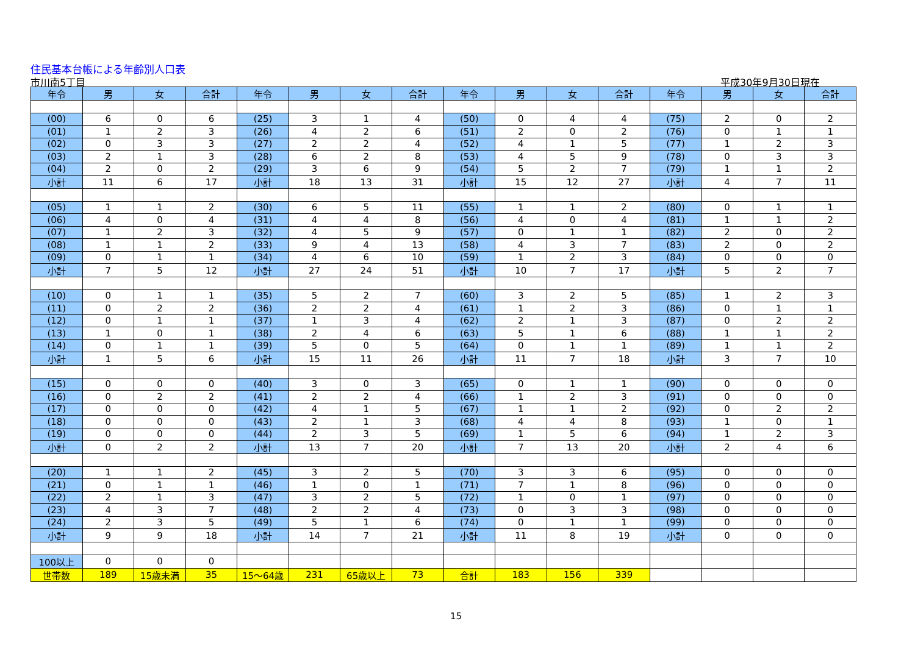住民基本台帳による年齢別人口表
市川南5丁目 平成30年9月30日現在
| 年令 | 男 | 女 | 合計 | 年令 | 男 | 女 | 合計 | 年令 | 男 | 女 | 合計 | 年令 | 男 | 女 | 合計 |
| --- | --- | --- | --- | --- | --- | --- | --- | --- | --- | --- | --- | --- | --- | --- | --- |
| (00) | 6 | 0 | 6 | (25) | 3 | 1 | 4 | (50) | 0 | 4 | 4 | (75) | 2 | 0 | 2 |
| (01) | 1 | 2 | 3 | (26) | 4 | 2 | 6 | (51) | 2 | 0 | 2 | (76) | 0 | 1 | 1 |
| (02) | 0 | 3 | 3 | (27) | 2 | 2 | 4 | (52) | 4 | 1 | 5 | (77) | 1 | 2 | 3 |
| (03) | 2 | 1 | 3 | (28) | 6 | 2 | 8 | (53) | 4 | 5 | 9 | (78) | 0 | 3 | 3 |
| (04) | 2 | 0 | 2 | (29) | 3 | 6 | 9 | (54) | 5 | 2 | 7 | (79) | 1 | 1 | 2 |
| 小計 | 11 | 6 | 17 | 小計 | 18 | 13 | 31 | 小計 | 15 | 12 | 27 | 小計 | 4 | 7 | 11 |
| (05) | 1 | 1 | 2 | (30) | 6 | 5 | 11 | (55) | 1 | 1 | 2 | (80) | 0 | 1 | 1 |
| (06) | 4 | 0 | 4 | (31) | 4 | 4 | 8 | (56) | 4 | 0 | 4 | (81) | 1 | 1 | 2 |
| (07) | 1 | 2 | 3 | (32) | 4 | 5 | 9 | (57) | 0 | 1 | 1 | (82) | 2 | 0 | 2 |
| (08) | 1 | 1 | 2 | (33) | 9 | 4 | 13 | (58) | 4 | 3 | 7 | (83) | 2 | 0 | 2 |
| (09) | 0 | 1 | 1 | (34) | 4 | 6 | 10 | (59) | 1 | 2 | 3 | (84) | 0 | 0 | 0 |
| 小計 | 7 | 5 | 12 | 小計 | 27 | 24 | 51 | 小計 | 10 | 7 | 17 | 小計 | 5 | 2 | 7 |
| (10) | 0 | 1 | 1 | (35) | 5 | 2 | 7 | (60) | 3 | 2 | 5 | (85) | 1 | 2 | 3 |
| (11) | 0 | 2 | 2 | (36) | 2 | 2 | 4 | (61) | 1 | 2 | 3 | (86) | 0 | 1 | 1 |
| (12) | 0 | 1 | 1 | (37) | 1 | 3 | 4 | (62) | 2 | 1 | 3 | (87) | 0 | 2 | 2 |
| (13) | 1 | 0 | 1 | (38) | 2 | 4 | 6 | (63) | 5 | 1 | 6 | (88) | 1 | 1 | 2 |
| (14) | 0 | 1 | 1 | (39) | 5 | 0 | 5 | (64) | 0 | 1 | 1 | (89) | 1 | 1 | 2 |
| 小計 | 1 | 5 | 6 | 小計 | 15 | 11 | 26 | 小計 | 11 | 7 | 18 | 小計 | 3 | 7 | 10 |
| (15) | 0 | 0 | 0 | (40) | 3 | 0 | 3 | (65) | 0 | 1 | 1 | (90) | 0 | 0 | 0 |
| (16) | 0 | 2 | 2 | (41) | 2 | 2 | 4 | (66) | 1 | 2 | 3 | (91) | 0 | 0 | 0 |
| (17) | 0 | 0 | 0 | (42) | 4 | 1 | 5 | (67) | 1 | 1 | 2 | (92) | 0 | 2 | 2 |
| (18) | 0 | 0 | 0 | (43) | 2 | 1 | 3 | (68) | 4 | 4 | 8 | (93) | 1 | 0 | 1 |
| (19) | 0 | 0 | 0 | (44) | 2 | 3 | 5 | (69) | 1 | 5 | 6 | (94) | 1 | 2 | 3 |
| 小計 | 0 | 2 | 2 | 小計 | 13 | 7 | 20 | 小計 | 7 | 13 | 20 | 小計 | 2 | 4 | 6 |
| (20) | 1 | 1 | 2 | (45) | 3 | 2 | 5 | (70) | 3 | 3 | 6 | (95) | 0 | 0 | 0 |
| (21) | 0 | 1 | 1 | (46) | 1 | 0 | 1 | (71) | 7 | 1 | 8 | (96) | 0 | 0 | 0 |
| (22) | 2 | 1 | 3 | (47) | 3 | 2 | 5 | (72) | 1 | 0 | 1 | (97) | 0 | 0 | 0 |
| (23) | 4 | 3 | 7 | (48) | 2 | 2 | 4 | (73) | 0 | 3 | 3 | (98) | 0 | 0 | 0 |
| (24) | 2 | 3 | 5 | (49) | 5 | 1 | 6 | (74) | 0 | 1 | 1 | (99) | 0 | 0 | 0 |
| 小計 | 9 | 9 | 18 | 小計 | 14 | 7 | 21 | 小計 | 11 | 8 | 19 | 小計 | 0 | 0 | 0 |
| 100以上 | 0 | 0 | 0 | | | | | | | | | | | | |
| 世帯数 | 189 | 15歳未満 | 35 | 15～64歳 | 231 | 65歳以上 | 73 | 合計 | 183 | 156 | 339 | | | | |
15